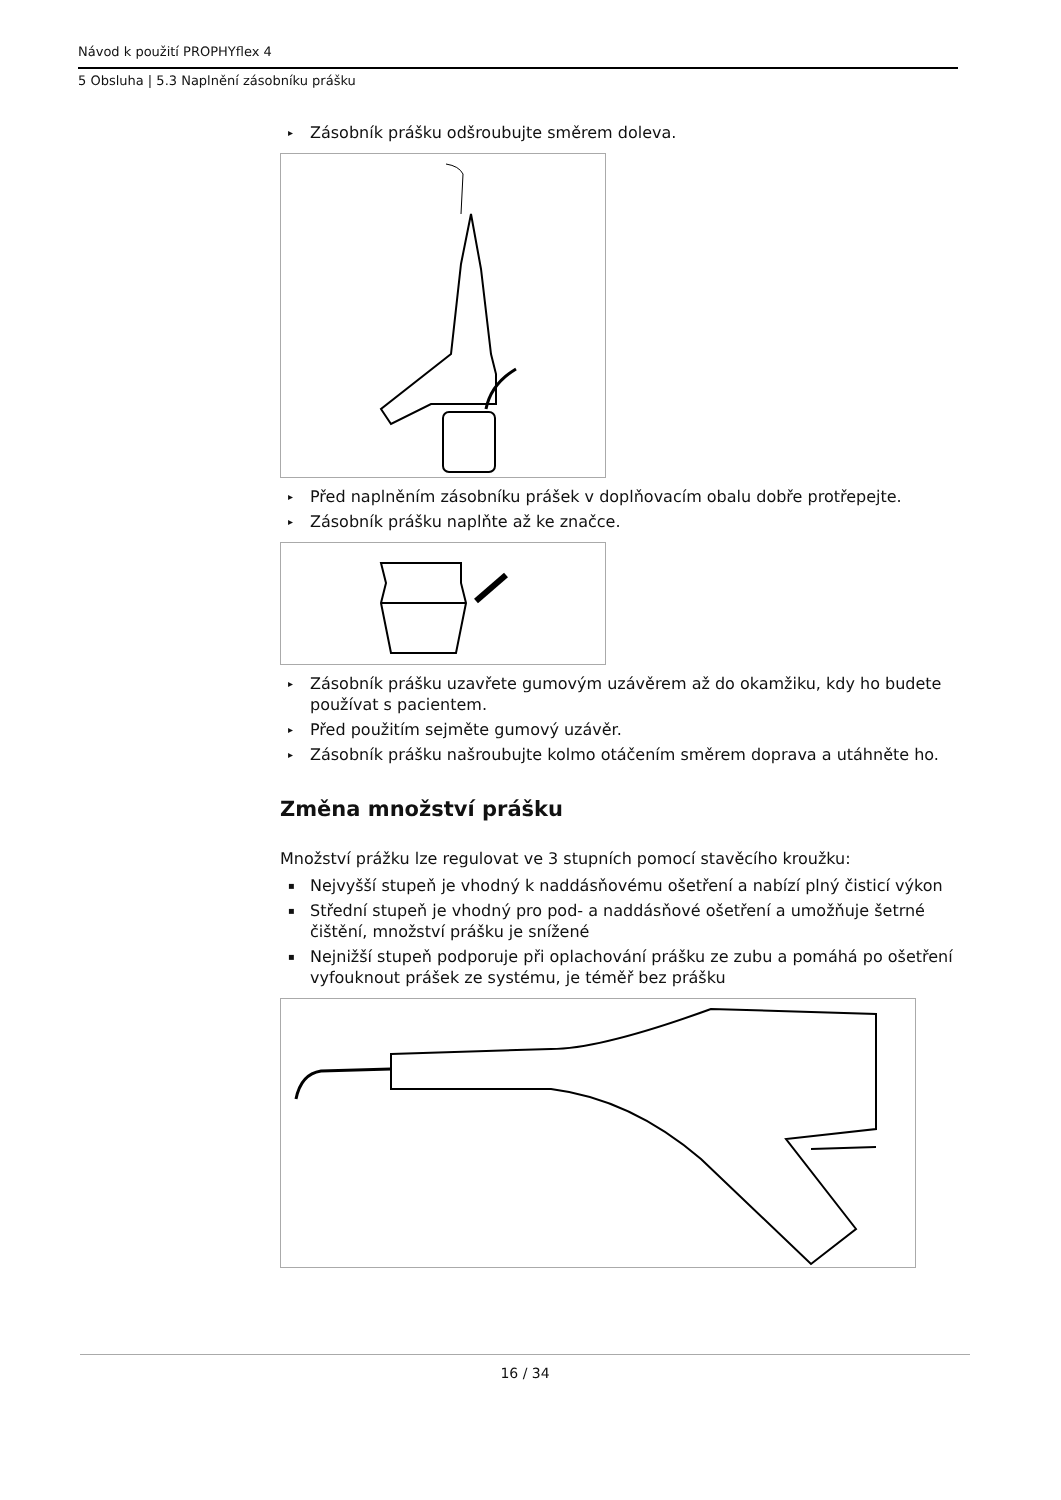Návod k použití PROPHYflex 4
5 Obsluha | 5.3 Naplnění zásobníku prášku
▸ Zásobník prášku odšroubujte směrem doleva.
▸ Před naplněním zásobníku prášek v doplňovacím obalu dobře protřepejte.
▸ Zásobník prášku naplňte až ke značce.
▸ Zásobník prášku uzavřete gumovým uzávěrem až do okamžiku, kdy ho budete používat s pacientem.
▸ Před použitím sejměte gumový uzávěr.
▸ Zásobník prášku našroubujte kolmo otáčením směrem doprava a utáhněte ho.
Změna množství prášku
Množství prážku lze regulovat ve 3 stupních pomocí stavěcího kroužku:
▪ Nejvyšší stupeň je vhodný k naddásňovému ošetření a nabízí plný čisticí výkon
▪ Střední stupeň je vhodný pro pod- a naddásňové ošetření a umožňuje šetrné čištění, množství prášku je snížené
▪ Nejnižší stupeň podporuje při oplachování prášku ze zubu a pomáhá po ošetření vyfouknout prášek ze systému, je téměř bez prášku
16 / 34